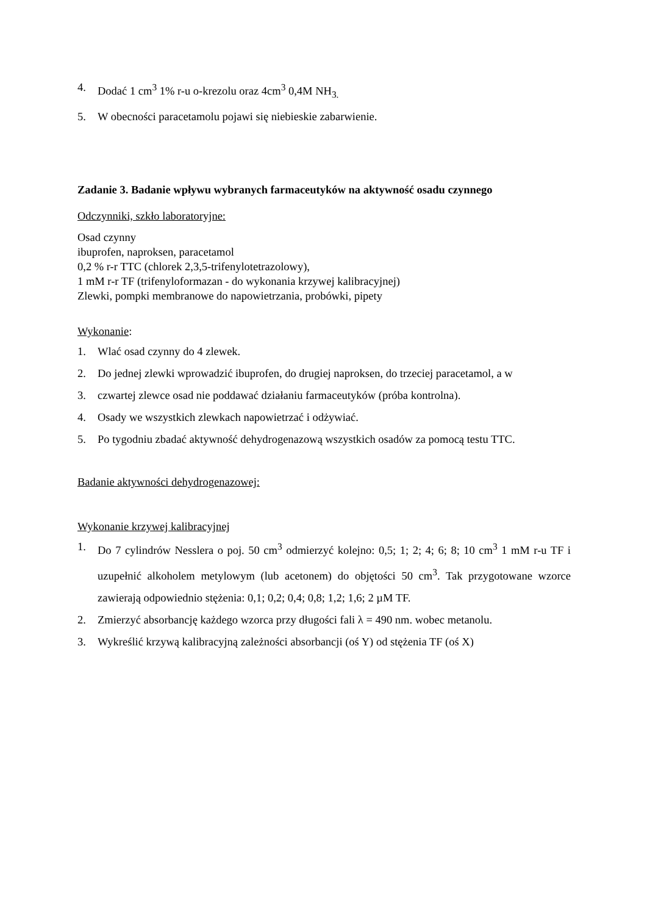4. Dodać 1 cm<sup>3</sup> 1% r-u o-krezolu oraz 4cm<sup>3</sup> 0,4M NH<sub>3.</sub>
5. W obecności paracetamolu pojawi się niebieskie zabarwienie.
Zadanie 3. Badanie wpływu wybranych farmaceutyków na aktywność osadu czynnego
Odczynniki, szkło laboratoryjne:
Osad czynny
ibuprofen, naproksen, paracetamol
0,2 % r-r TTC (chlorek 2,3,5-trifenylotetrazolowy),
1 mM r-r TF (trifenyloformazan - do wykonania krzywej kalibracyjnej)
Zlewki, pompki membranowe do napowietrzania, probówki, pipety
Wykonanie:
1. Wlać osad czynny do 4 zlewek.
2. Do jednej zlewki wprowadzić ibuprofen, do drugiej naproksen, do trzeciej paracetamol, a w
3. czwartej zlewce osad nie poddawać działaniu farmaceutyków (próba kontrolna).
4. Osady we wszystkich zlewkach napowietrzać i odżywiać.
5. Po tygodniu zbadać aktywność dehydrogenazową wszystkich osadów za pomocą testu TTC.
Badanie aktywności dehydrogenazowej:
Wykonanie krzywej kalibracyjnej
1. Do 7 cylindrów Nesslera o poj. 50 cm<sup>3</sup> odmierzyć kolejno: 0,5; 1; 2; 4; 6; 8; 10 cm<sup>3</sup> 1 mM r-u TF i uzupełnić alkoholem metylowym (lub acetonem) do objętości 50 cm<sup>3</sup>. Tak przygotowane wzorce zawierają odpowiednio stężenia: 0,1; 0,2; 0,4; 0,8; 1,2; 1,6; 2 µM TF.
2. Zmierzyć absorbancję każdego wzorca przy długości fali λ = 490 nm. wobec metanolu.
3. Wykreślić krzywą kalibracyjną zależności absorbancji (oś Y) od stężenia TF (oś X)